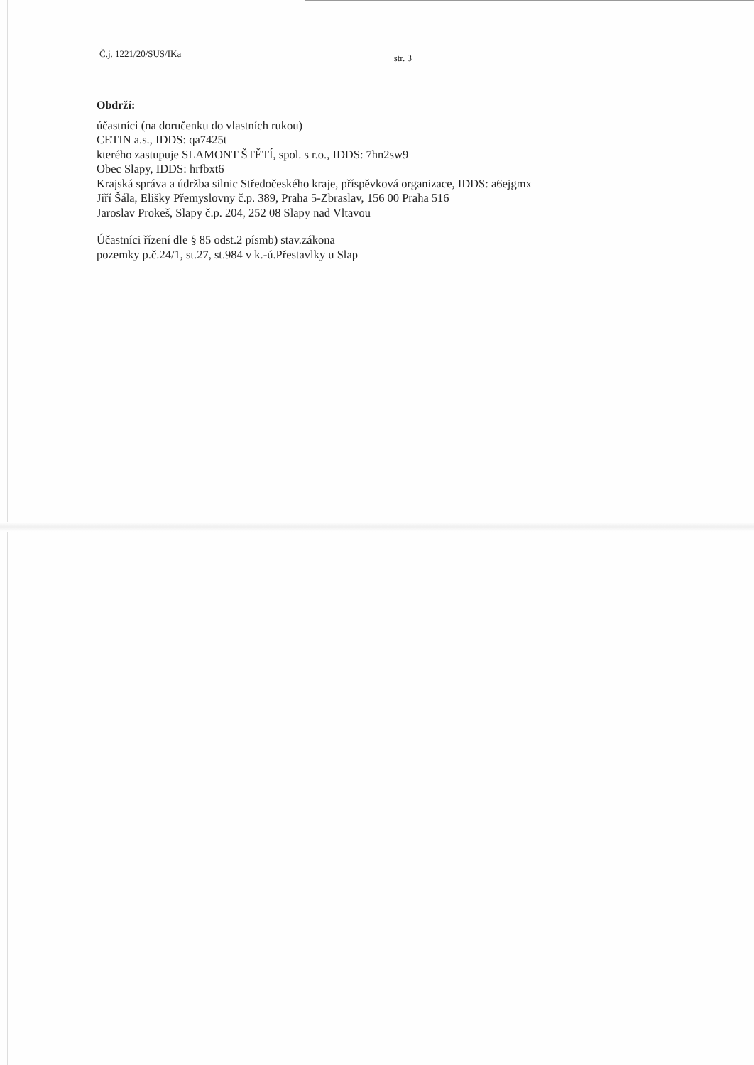Č.j. 1221/20/SUS/IKa str. 3
Obdrží:
účastníci (na doručenku do vlastních rukou)
CETIN a.s., IDDS: qa7425t
kterého zastupuje SLAMONT ŠTĚTÍ, spol. s r.o., IDDS: 7hn2sw9
Obec Slapy, IDDS: hrfbxt6
Krajská správa a údržba silnic Středočeského kraje, příspěvková organizace, IDDS: a6ejgmx
Jiří Šála, Elišky Přemyslovny č.p. 389, Praha 5-Zbraslav, 156 00 Praha 516
Jaroslav Prokeš, Slapy č.p. 204, 252 08 Slapy nad Vltavou
Účastníci řízení dle § 85 odst.2 písmb) stav.zákona
pozemky p.č.24/1, st.27, st.984 v k.-ú.Přestavlky u Slap